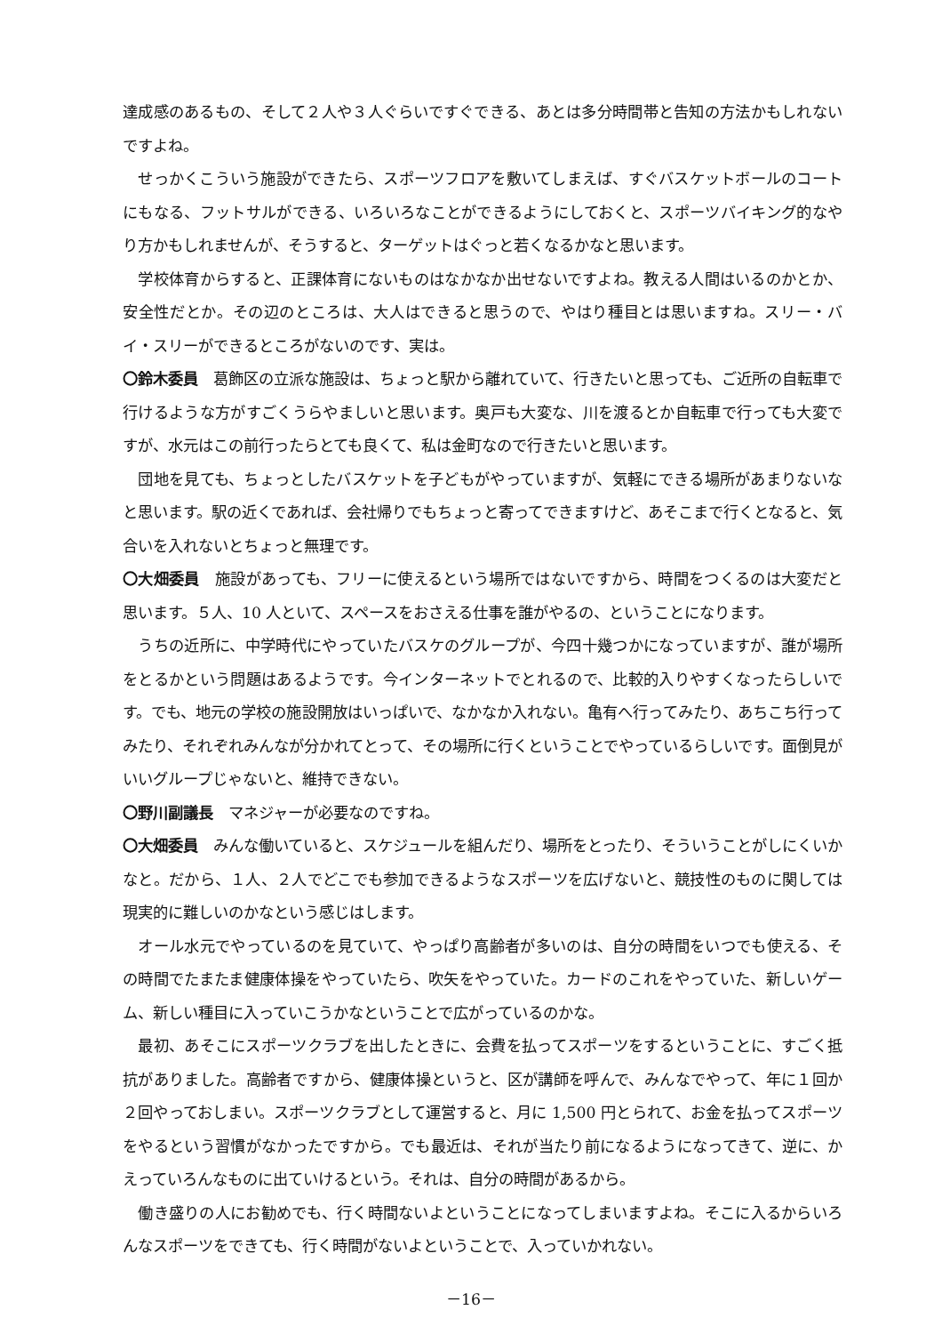達成感のあるもの、そして２人や３人ぐらいですぐできる、あとは多分時間帯と告知の方法かもしれないですよね。
せっかくこういう施設ができたら、スポーツフロアを敷いてしまえば、すぐバスケットボールのコートにもなる、フットサルができる、いろいろなことができるようにしておくと、スポーツバイキング的なやり方かもしれませんが、そうすると、ターゲットはぐっと若くなるかなと思います。
学校体育からすると、正課体育にないものはなかなか出せないですよね。教える人間はいるのかとか、安全性だとか。その辺のところは、大人はできると思うので、やはり種目とは思いますね。スリー・バイ・スリーができるところがないのです、実は。
〇鈴木委員　葛飾区の立派な施設は、ちょっと駅から離れていて、行きたいと思っても、ご近所の自転車で行けるような方がすごくうらやましいと思います。奥戸も大変な、川を渡るとか自転車で行っても大変ですが、水元はこの前行ったらとても良くて、私は金町なので行きたいと思います。
団地を見ても、ちょっとしたバスケットを子どもがやっていますが、気軽にできる場所があまりないなと思います。駅の近くであれば、会社帰りでもちょっと寄ってできますけど、あそこまで行くとなると、気合いを入れないとちょっと無理です。
〇大畑委員　施設があっても、フリーに使えるという場所ではないですから、時間をつくるのは大変だと思います。５人、10 人といて、スペースをおさえる仕事を誰がやるの、ということになります。
うちの近所に、中学時代にやっていたバスケのグループが、今四十幾つかになっていますが、誰が場所をとるかという問題はあるようです。今インターネットでとれるので、比較的入りやすくなったらしいです。でも、地元の学校の施設開放はいっぱいで、なかなか入れない。亀有へ行ってみたり、あちこち行ってみたり、それぞれみんなが分かれてとって、その場所に行くということでやっているらしいです。面倒見がいいグループじゃないと、維持できない。
〇野川副議長　マネジャーが必要なのですね。
〇大畑委員　みんな働いていると、スケジュールを組んだり、場所をとったり、そういうことがしにくいかなと。だから、１人、２人でどこでも参加できるようなスポーツを広げないと、競技性のものに関しては現実的に難しいのかなという感じはします。
オール水元でやっているのを見ていて、やっぱり高齢者が多いのは、自分の時間をいつでも使える、その時間でたまたま健康体操をやっていたら、吹矢をやっていた。カードのこれをやっていた、新しいゲーム、新しい種目に入っていこうかなということで広がっているのかな。
最初、あそこにスポーツクラブを出したときに、会費を払ってスポーツをするということに、すごく抵抗がありました。高齢者ですから、健康体操というと、区が講師を呼んで、みんなでやって、年に１回か２回やっておしまい。スポーツクラブとして運営すると、月に 1,500 円とられて、お金を払ってスポーツをやるという習慣がなかったですから。でも最近は、それが当たり前になるようになってきて、逆に、かえっていろんなものに出ていけるという。それは、自分の時間があるから。
働き盛りの人にお勧めでも、行く時間ないよということになってしまいますよね。そこに入るからいろんなスポーツをできても、行く時間がないよということで、入っていかれない。
－16－